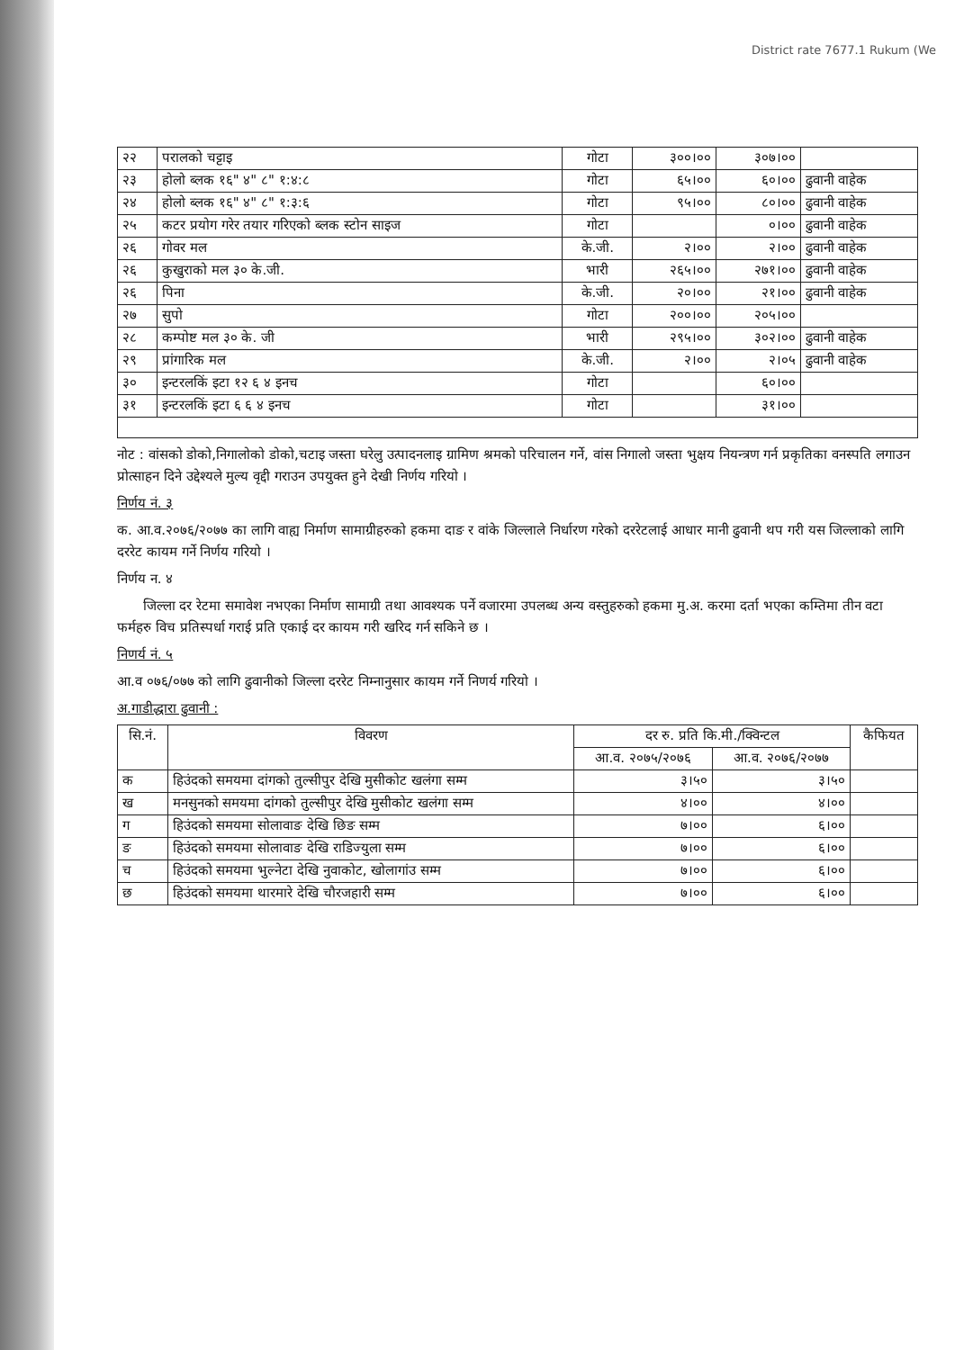District rate 7677.1 Rukum (We
| २२ | परालको चट्टाइ | गोटा | ३००।०० | ३०७।०० | |
| २३ | होलो ब्लक १६" ४" ८" १:४:८ | गोटा | ६५।०० | ६०।०० | ढुवानी वाहेक |
| २४ | होलो ब्लक १६" ४" ८" १:३:६ | गोटा | ९५।०० | ८०।०० | ढुवानी वाहेक |
| २५ | कटर प्रयोग गरेर तयार गरिएको ब्लक स्टोन साइज | गोटा | | ०।०० | ढुवानी वाहेक |
| २६ | गोवर मल | के.जी. | २।०० | २।०० | ढुवानी वाहेक |
| २६ | कुखुराको मल ३० के.जी. | भारी | २६५।०० | २७१।०० | ढुवानी वाहेक |
| २६ | पिना | के.जी. | २०।०० | २१।०० | ढुवानी वाहेक |
| २७ | सुपो | गोटा | २००।०० | २०५।०० | |
| २८ | कम्पोष्ट मल ३० के. जी | भारी | २९५।०० | ३०२।०० | ढुवानी वाहेक |
| २९ | प्रांगारिक मल | के.जी. | २।०० | २।०५ | ढुवानी वाहेक |
| ३० | इन्टरलकिं इटा १२ ६ ४ इनच | गोटा | | ६०।०० | |
| ३१ | इन्टरलकिं इटा ६ ६ ४ इनच | गोटा | | ३१।०० | |
नोट : वांसको डोको,निगालोको डोको,चटाइ जस्ता घरेलु उत्पादनलाइ ग्रामिण श्रमको परिचालन गर्ने, वांस निगालो जस्ता भुक्षय नियन्त्रण गर्न प्रकृतिका वनस्पति लगाउन प्रोत्साहन दिने उद्देश्यले मुल्य वृद्दी गराउन उपयुक्त हुने देखी निर्णय गरियो ।
निर्णय नं. ३
क. आ.व.२०७६/२०७७ का लागि वाह्य निर्माण सामाग्रीहरुको हकमा दाङ र वांके जिल्लाले निर्धारण गरेको दररेटलाई आधार मानी ढुवानी थप गरी यस जिल्लाको लागि दररेट कायम गर्ने निर्णय गरियो ।
निर्णय न. ४
जिल्ला दर रेटमा समावेश नभएका निर्माण सामाग्री तथा आवश्यक पर्ने वजारमा उपलब्ध अन्य वस्तुहरुको हकमा मु.अ. करमा दर्ता भएका कम्तिमा तीन वटा फर्महरु विच प्रतिस्पर्धा गराई प्रति एकाई दर कायम गरी खरिद गर्न सकिने छ ।
निणर्य नं. ५
आ.व ०७६/०७७ को लागि ढुवानीको जिल्ला दररेट निम्नानुसार कायम गर्ने निणर्य गरियो ।
अ.गाडीद्धारा ढुवानी :
| सि.नं. | विवरण | दर रु. प्रति कि.मी./क्विन्टल | | कैफियत |
| --- | --- | --- | --- | --- |
| | | आ.व. २०७५/२०७६ | आ.व. २०७६/२०७७ | |
| क | हिउंदको समयमा दांगको तुल्सीपुर देखि मुसीकोट खलंगा सम्म | ३।५० | ३।५० | |
| ख | मनसुनको समयमा दांगको तुल्सीपुर देखि मुसीकोट खलंगा सम्म | ४।०० | ४।०० | |
| ग | हिउंदको समयमा सोलावाङ देखि छिङ सम्म | ७।०० | ६।०० | |
| ङ | हिउंदको समयमा सोलावाङ देखि राडिज्युला सम्म | ७।०० | ६।०० | |
| च | हिउंदको समयमा भुल्नेटा देखि नुवाकोट, खोलागांउ सम्म | ७।०० | ६।०० | |
| छ | हिउंदको समयमा थारमारे देखि चौरजहारी सम्म | ७।०० | ६।०० | |